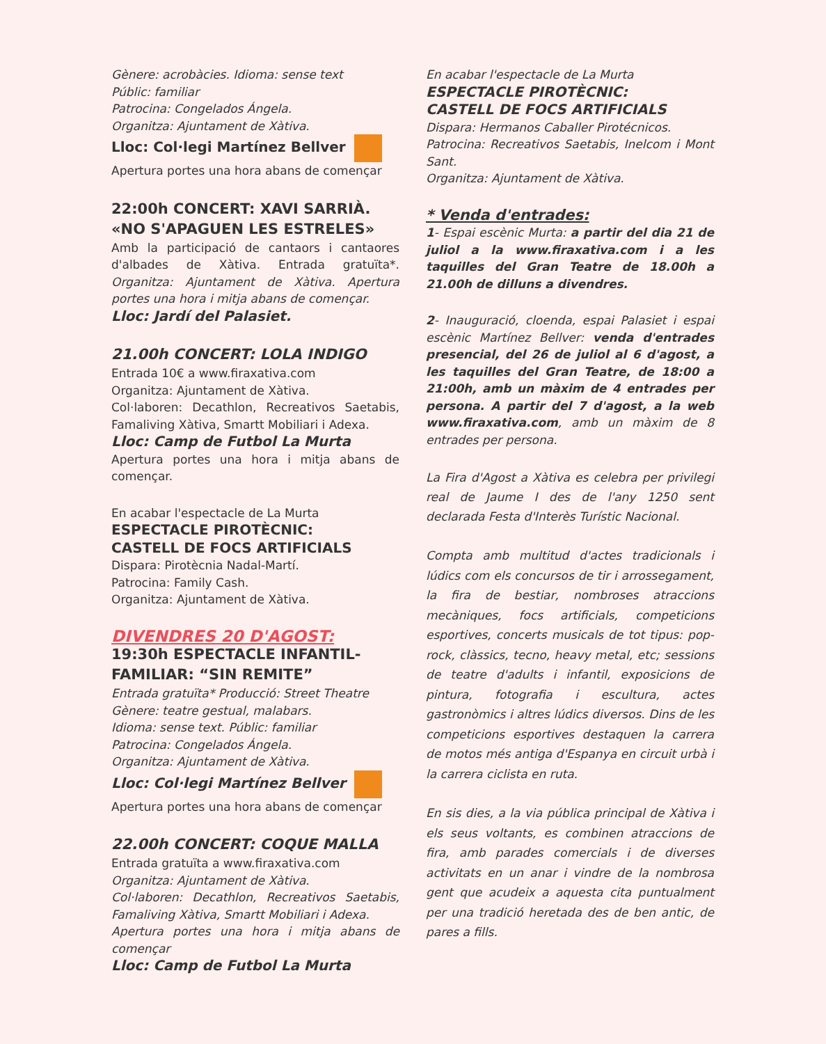Gènere: acrobàcies. Idioma: sense text
Públic: familiar
Patrocina: Congelados Ángela.
Organitza: Ajuntament de Xàtiva.
Lloc: Col·legi Martínez Bellver
Apertura portes una hora abans de començar
22:00h CONCERT: XAVI SARRIÀ.
«NO S'APAGUEN LES ESTRELES»
Amb la participació de cantaors i cantaores d'albades de Xàtiva. Entrada gratuïta*. Organitza: Ajuntament de Xàtiva. Apertura portes una hora i mitja abans de començar.
Lloc: Jardí del Palasiet.
21.00h CONCERT: LOLA INDIGO
Entrada 10€ a www.firaxativa.com
Organitza: Ajuntament de Xàtiva.
Col·laboren: Decathlon, Recreativos Saetabis, Famaliving Xàtiva, Smartt Mobiliari i Adexa.
Lloc: Camp de Futbol La Murta
Apertura portes una hora i mitja abans de començar.
En acabar l'espectacle de La Murta
ESPECTACLE PIROTÈCNIC:
CASTELL DE FOCS ARTIFICIALS
Dispara: Pirotècnia Nadal-Martí.
Patrocina: Family Cash.
Organitza: Ajuntament de Xàtiva.
DIVENDRES 20 D'AGOST:
19:30h ESPECTACLE INFANTIL-FAMILIAR: “SIN REMITE”
Entrada gratuïta* Producció: Street Theatre
Gènere: teatre gestual, malabars.
Idioma: sense text. Públic: familiar
Patrocina: Congelados Ángela.
Organitza: Ajuntament de Xàtiva.
Lloc: Col·legi Martínez Bellver
Apertura portes una hora abans de començar
22.00h CONCERT: COQUE MALLA
Entrada gratuïta a www.firaxativa.com
Organitza: Ajuntament de Xàtiva.
Col·laboren: Decathlon, Recreativos Saetabis, Famaliving Xàtiva, Smartt Mobiliari i Adexa.
Apertura portes una hora i mitja abans de començar
Lloc: Camp de Futbol La Murta
En acabar l'espectacle de La Murta
ESPECTACLE PIROTÈCNIC:
CASTELL DE FOCS ARTIFICIALS
Dispara: Hermanos Caballer Pirotécnicos.
Patrocina: Recreativos Saetabis, Inelcom i Mont Sant.
Organitza: Ajuntament de Xàtiva.
* Venda d'entrades:
1- Espai escènic Murta: a partir del dia 21 de juliol a la www.firaxativa.com i a les taquilles del Gran Teatre de 18.00h a 21.00h de dilluns a divendres.
2- Inauguració, cloenda, espai Palasiet i espai escènic Martínez Bellver: venda d'entrades presencial, del 26 de juliol al 6 d'agost, a les taquilles del Gran Teatre, de 18:00 a 21:00h, amb un màxim de 4 entrades per persona. A partir del 7 d'agost, a la web www.firaxativa.com, amb un màxim de 8 entrades per persona.
La Fira d'Agost a Xàtiva es celebra per privilegi real de Jaume I des de l'any 1250 sent declarada Festa d'Interès Turístic Nacional.
Compta amb multitud d'actes tradicionals i lúdics com els concursos de tir i arrossegament, la fira de bestiar, nombroses atraccions mecàniques, focs artificials, competicions esportives, concerts musicals de tot tipus: pop-rock, clàssics, tecno, heavy metal, etc; sessions de teatre d'adults i infantil, exposicions de pintura, fotografia i escultura, actes gastronòmics i altres lúdics diversos. Dins de les competicions esportives destaquen la carrera de motos més antiga d'Espanya en circuit urbà i la carrera ciclista en ruta.
En sis dies, a la via pública principal de Xàtiva i els seus voltants, es combinen atraccions de fira, amb parades comercials i de diverses activitats en un anar i vindre de la nombrosa gent que acudeix a aquesta cita puntualment per una tradició heretada des de ben antic, de pares a fills.